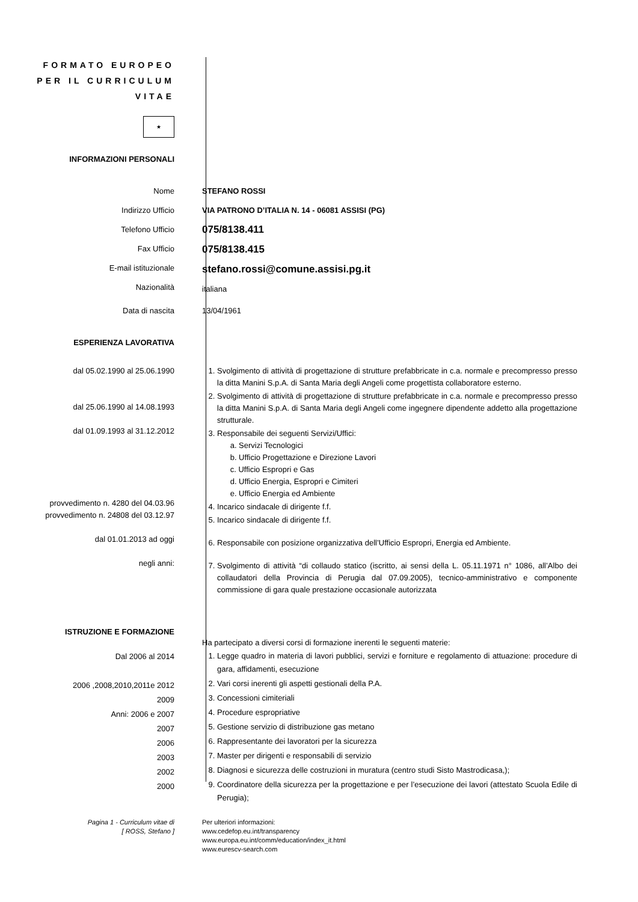FORMATO EUROPEO
PER IL CURRICULUM
VITAE
★
INFORMAZIONI PERSONALI
Nome
Indirizzo Ufficio
Telefono Ufficio
Fax Ufficio
E-mail istituzionale
Nazionalità
STEFANO ROSSI
VIA PATRONO D’ITALIA N. 14 - 06081 ASSISI (PG)
075/8138.411
075/8138.415
stefano.rossi@comune.assisi.pg.it
italiana
Data di nascita 13/04/1961
ESPERIENZA LAVORATIVA
dal 05.02.1990 al 25.06.1990
dal 25.06.1990 al 14.08.1993
dal 01.09.1993 al 31.12.2012
provvedimento n. 4280 del 04.03.96
provvedimento n. 24808 del 03.12.97
dal 01.01.2013 ad oggi
negli anni:
1. Svolgimento di attività di progettazione di strutture prefabbricate in c.a. normale e precompresso presso la ditta Manini S.p.A. di Santa Maria degli Angeli come progettista collaboratore esterno.
2. Svolgimento di attività di progettazione di strutture prefabbricate in c.a. normale e precompresso presso la ditta Manini S.p.A. di Santa Maria degli Angeli come ingegnere dipendente addetto alla progettazione strutturale.
3. Responsabile dei seguenti Servizi/Uffici:
a. Servizi Tecnologici
b. Ufficio Progettazione e Direzione Lavori
c. Ufficio Espropri e Gas
d. Ufficio Energia, Espropri e Cimiteri
e. Ufficio Energia ed Ambiente
4. Incarico sindacale di dirigente f.f.
5. Incarico sindacale di dirigente f.f.
6. Responsabile con posizione organizzativa dell’Ufficio Espropri, Energia ed Ambiente.
7. Svolgimento di attività “di collaudo statico (iscritto, ai sensi della L. 05.11.1971 n° 1086, all’Albo dei collaudatori della Provincia di Perugia dal 07.09.2005), tecnico-amministrativo e componente commissione di gara quale prestazione occasionale autorizzata
ISTRUZIONE E FORMAZIONE
Dal 2006 al 2014
2006 ,2008,2010,2011e 2012
2009
Anni: 2006 e 2007
2007
2006
2003
2002
2000
Ha partecipato a diversi corsi di formazione inerenti le seguenti materie:
1. Legge quadro in materia di lavori pubblici, servizi e forniture e regolamento di attuazione: procedure di gara, affidamenti, esecuzione
2. Vari corsi inerenti gli aspetti gestionali della P.A.
3. Concessioni cimiteriali
4. Procedure espropriative
5. Gestione servizio di distribuzione gas metano
6. Rappresentante dei lavoratori per la sicurezza
7. Master per dirigenti e responsabili di servizio
8. Diagnosi e sicurezza delle costruzioni in muratura (centro studi Sisto Mastrodicasa,);
9. Coordinatore della sicurezza per la progettazione e per l’esecuzione dei lavori (attestato Scuola Edile di Perugia);
Pagina 1 - Curriculum vitae di
[ ROSS, Stefano ]
Per ulteriori informazioni:
www.cedefop.eu.int/transparency
www.europa.eu.int/comm/education/index_it.html
www.eurescv-search.com